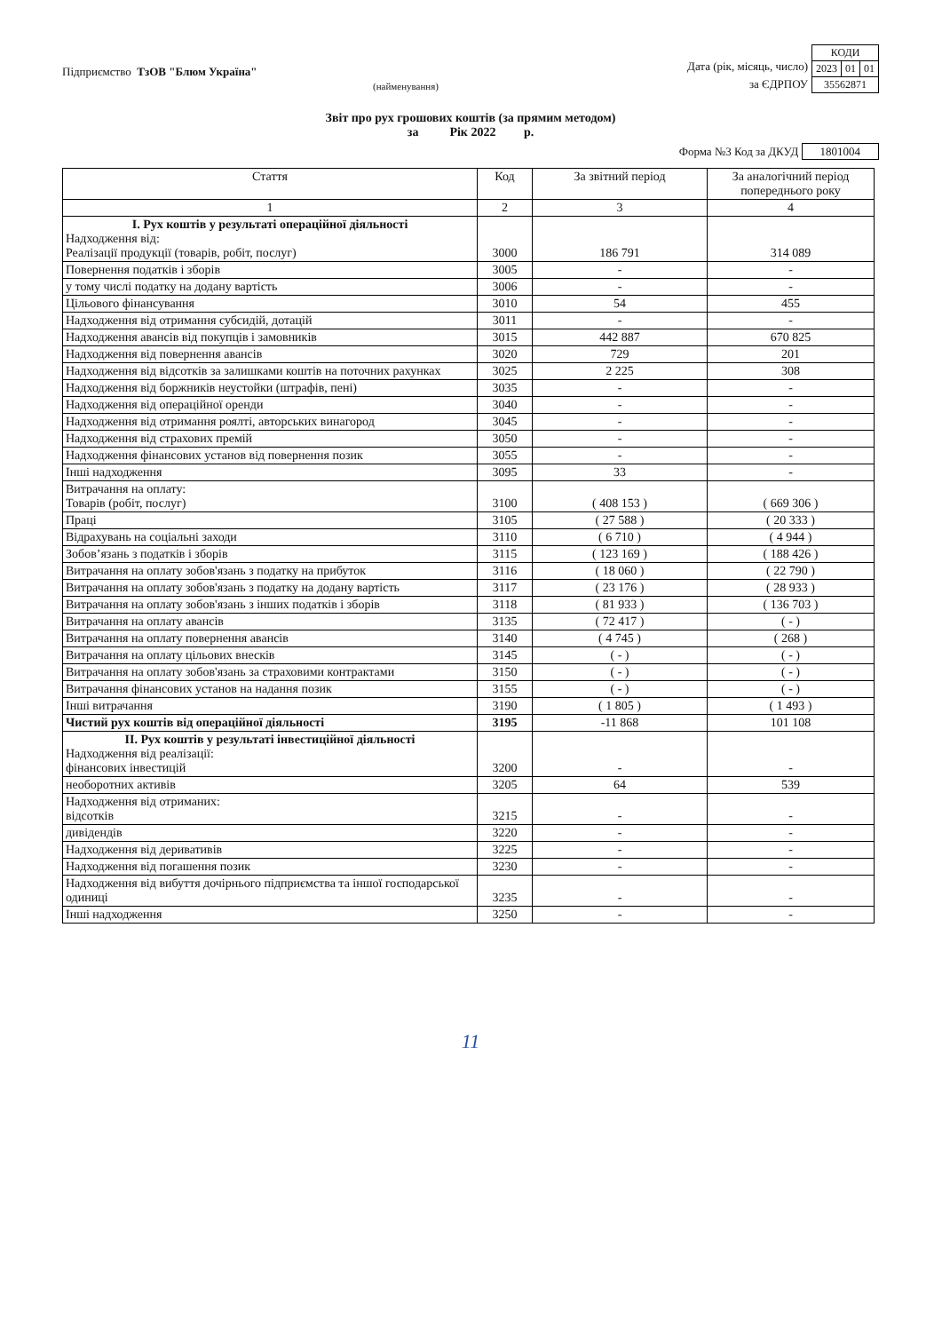Підприємство ТзОВ "Блюм Україна"
(найменування)
Дата (рік, місяць, число)
за ЄДРПОУ
| КОДИ | | |
| 2023 | 01 | 01 |
| 35562871 | | |
Звіт про рух грошових коштів (за прямим методом)
за Рік 2022 р.
Форма №3 Код за ДКУД 1801004
| Стаття | Код | За звітний період | За аналогічний період попереднього року |
| --- | --- | --- | --- |
| 1 | 2 | 3 | 4 |
| I. Рух коштів у результаті операційної діяльності Надходження від: Реалізації продукції (товарів, робіт, послуг) | 3000 | 186 791 | 314 089 |
| Повернення податків і зборів | 3005 | - | - |
| у тому числі податку на додану вартість | 3006 | - | - |
| Цільового фінансування | 3010 | 54 | 455 |
| Надходження від отримання субсидій, дотацій | 3011 | - | - |
| Надходження авансів від покупців і замовників | 3015 | 442 887 | 670 825 |
| Надходження від повернення авансів | 3020 | 729 | 201 |
| Надходження від відсотків за залишками коштів на поточних рахунках | 3025 | 2 225 | 308 |
| Надходження від боржників неустойки (штрафів, пені) | 3035 | - | - |
| Надходження від операційної оренди | 3040 | - | - |
| Надходження від отримання роялті, авторських винагород | 3045 | - | - |
| Надходження від страхових премій | 3050 | - | - |
| Надходження фінансових установ від повернення позик | 3055 | - | - |
| Інші надходження | 3095 | 33 | - |
| Витрачання на оплату: Товарів (робіт, послуг) | 3100 | ( 408 153 ) | ( 669 306 ) |
| Праці | 3105 | ( 27 588 ) | ( 20 333 ) |
| Відрахувань на соціальні заходи | 3110 | ( 6 710 ) | ( 4 944 ) |
| Зобов’язань з податків і зборів | 3115 | ( 123 169 ) | ( 188 426 ) |
| Витрачання на оплату зобов'язань з податку на прибуток | 3116 | ( 18 060 ) | ( 22 790 ) |
| Витрачання на оплату зобов'язань з податку на додану вартість | 3117 | ( 23 176 ) | ( 28 933 ) |
| Витрачання на оплату зобов'язань з інших податків і зборів | 3118 | ( 81 933 ) | ( 136 703 ) |
| Витрачання на оплату авансів | 3135 | ( 72 417 ) | ( - ) |
| Витрачання на оплату повернення авансів | 3140 | ( 4 745 ) | ( 268 ) |
| Витрачання на оплату цільових внесків | 3145 | ( - ) | ( - ) |
| Витрачання на оплату зобов'язань за страховими контрактами | 3150 | ( - ) | ( - ) |
| Витрачання фінансових установ на надання позик | 3155 | ( - ) | ( - ) |
| Інші витрачання | 3190 | ( 1 805 ) | ( 1 493 ) |
| Чистий рух коштів від операційної діяльності | 3195 | -11 868 | 101 108 |
| II. Рух коштів у результаті інвестиційної діяльності Надходження від реалізації: фінансових інвестицій | 3200 | - | - |
| необоротних активів | 3205 | 64 | 539 |
| Надходження від отриманих: відсотків | 3215 | - | - |
| дивідендів | 3220 | - | - |
| Надходження від деривативів | 3225 | - | - |
| Надходження від погашення позик | 3230 | - | - |
| Надходження від вибуття дочірнього підприємства та іншої господарської одиниці | 3235 | - | - |
| Інші надходження | 3250 | - | - |
11